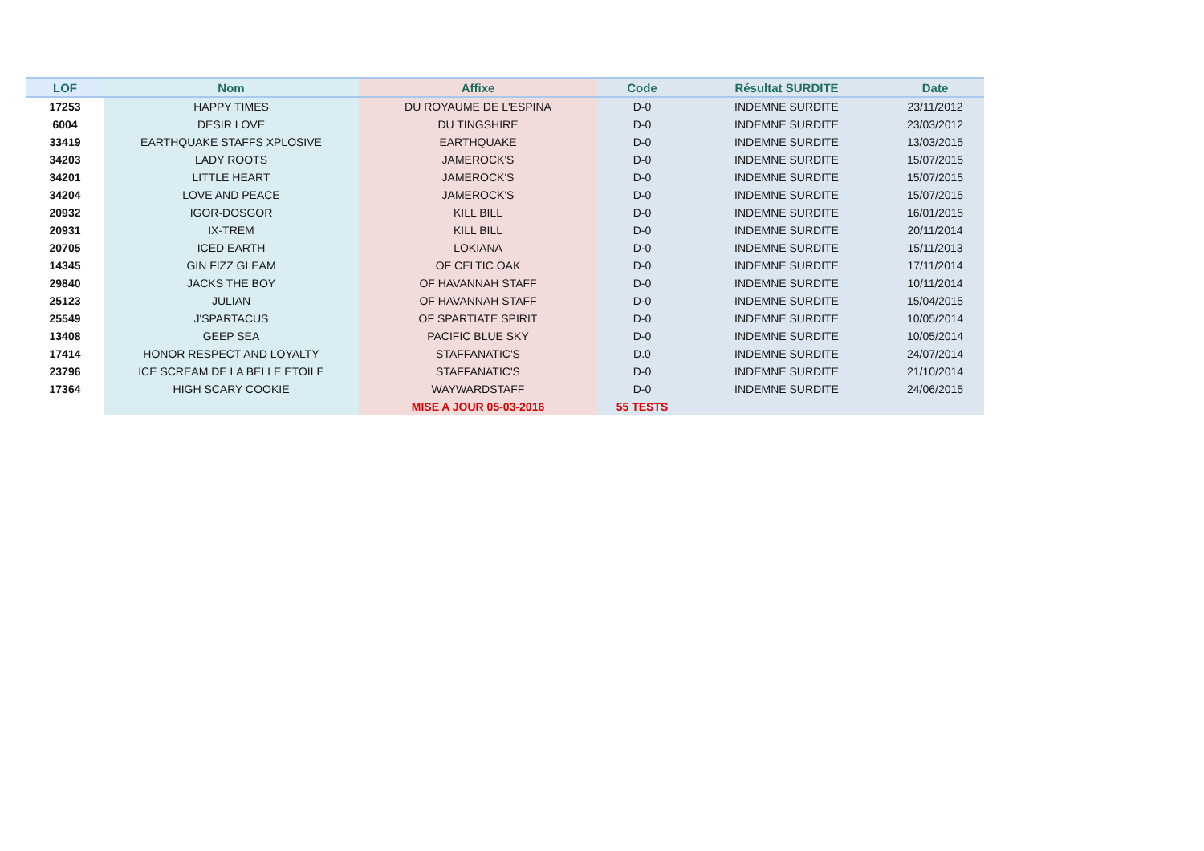| LOF | Nom | Affixe | Code | Résultat SURDITE | Date |
| --- | --- | --- | --- | --- | --- |
| 17253 | HAPPY TIMES | DU ROYAUME DE L'ESPINA | D-0 | INDEMNE SURDITE | 23/11/2012 |
| 6004 | DESIR LOVE | DU TINGSHIRE | D-0 | INDEMNE SURDITE | 23/03/2012 |
| 33419 | EARTHQUAKE STAFFS XPLOSIVE | EARTHQUAKE | D-0 | INDEMNE SURDITE | 13/03/2015 |
| 34203 | LADY ROOTS | JAMEROCK'S | D-0 | INDEMNE SURDITE | 15/07/2015 |
| 34201 | LITTLE HEART | JAMEROCK'S | D-0 | INDEMNE SURDITE | 15/07/2015 |
| 34204 | LOVE AND PEACE | JAMEROCK'S | D-0 | INDEMNE SURDITE | 15/07/2015 |
| 20932 | IGOR-DOSGOR | KILL BILL | D-0 | INDEMNE SURDITE | 16/01/2015 |
| 20931 | IX-TREM | KILL BILL | D-0 | INDEMNE SURDITE | 20/11/2014 |
| 20705 | ICED EARTH | LOKIANA | D-0 | INDEMNE SURDITE | 15/11/2013 |
| 14345 | GIN FIZZ GLEAM | OF CELTIC OAK | D-0 | INDEMNE SURDITE | 17/11/2014 |
| 29840 | JACKS THE BOY | OF HAVANNAH STAFF | D-0 | INDEMNE SURDITE | 10/11/2014 |
| 25123 | JULIAN | OF HAVANNAH STAFF | D-0 | INDEMNE SURDITE | 15/04/2015 |
| 25549 | J'SPARTACUS | OF SPARTIATE SPIRIT | D-0 | INDEMNE SURDITE | 10/05/2014 |
| 13408 | GEEP SEA | PACIFIC BLUE SKY | D-0 | INDEMNE SURDITE | 10/05/2014 |
| 17414 | HONOR RESPECT AND LOYALTY | STAFFANATIC'S | D.0 | INDEMNE SURDITE | 24/07/2014 |
| 23796 | ICE SCREAM DE LA BELLE ETOILE | STAFFANATIC'S | D-0 | INDEMNE SURDITE | 21/10/2014 |
| 17364 | HIGH SCARY COOKIE | WAYWARDSTAFF | D-0 | INDEMNE SURDITE | 24/06/2015 |
| | | MISE A JOUR 05-03-2016 | 55 TESTS | | |